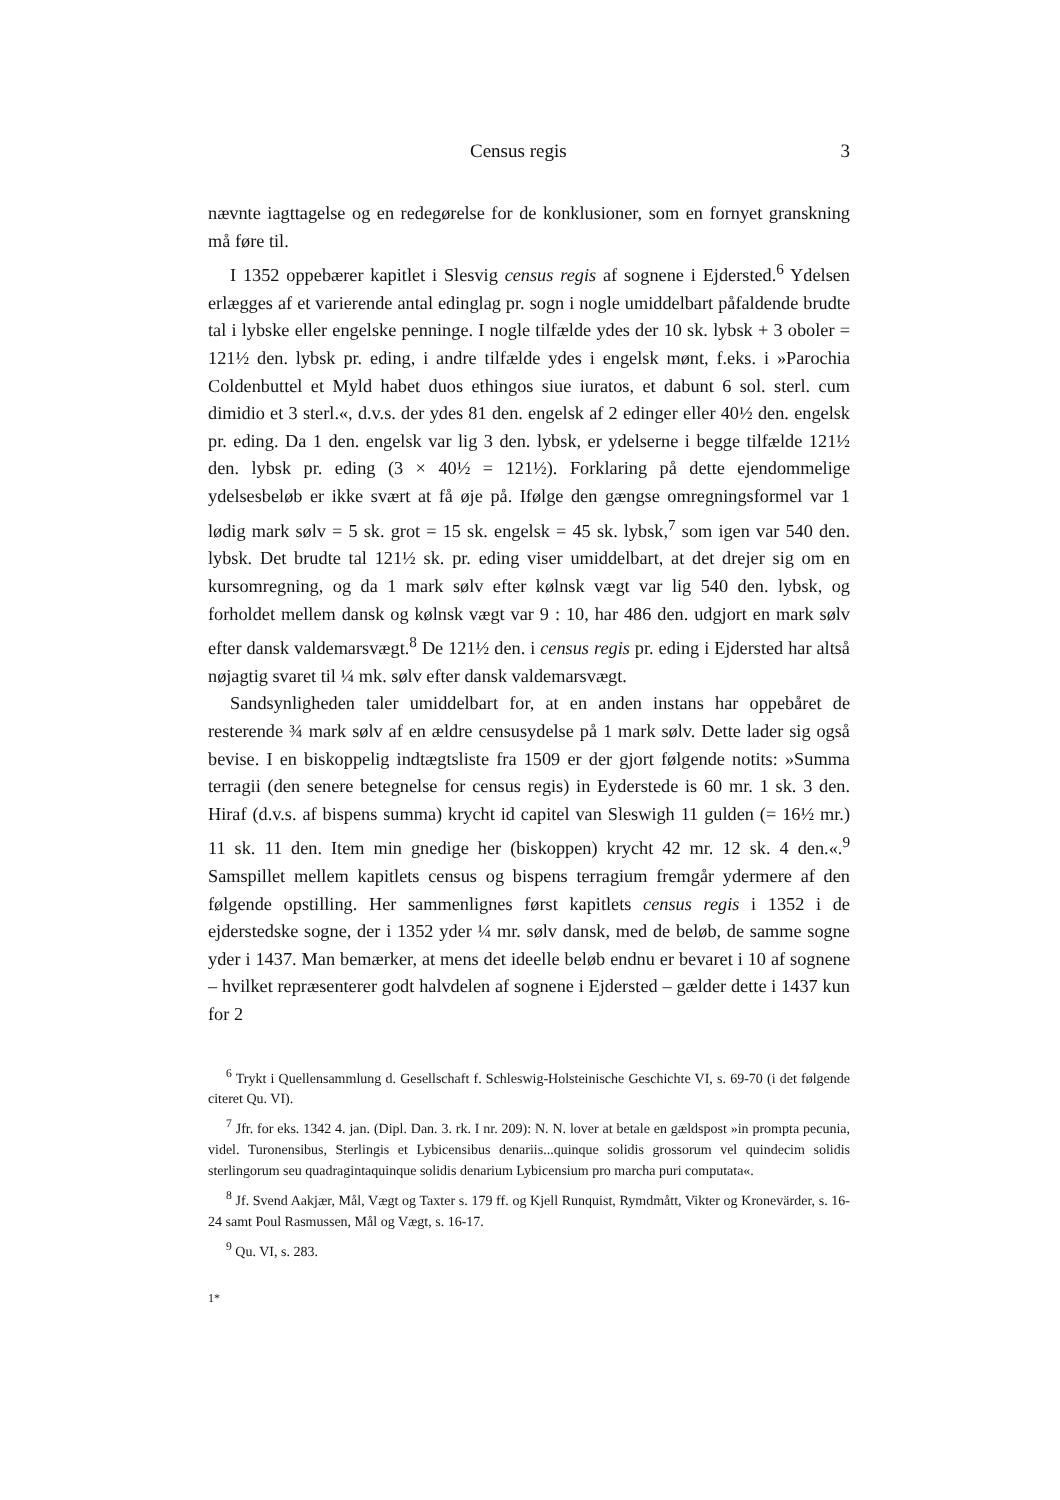Census regis 3
nævnte iagttagelse og en redegørelse for de konklusioner, som en fornyet granskning må føre til.
I 1352 oppebærer kapitlet i Slesvig census regis af sognene i Ejdersted.<sup>6</sup> Ydelsen erlægges af et varierende antal edinglag pr. sogn i nogle umiddelbart påfaldende brudte tal i lybske eller engelske penninge. I nogle tilfælde ydes der 10 sk. lybsk + 3 oboler = 121½ den. lybsk pr. eding, i andre tilfælde ydes i engelsk mønt, f.eks. i »Parochia Coldenbuttel et Myld habet duos ethingos siue iuratos, et dabunt 6 sol. sterl. cum dimidio et 3 sterl.«, d.v.s. der ydes 81 den. engelsk af 2 edinger eller 40½ den. engelsk pr. eding. Da 1 den. engelsk var lig 3 den. lybsk, er ydelserne i begge tilfælde 121½ den. lybsk pr. eding (3 × 40½ = 121½). Forklaring på dette ejendommelige ydelsesbeløb er ikke svært at få øje på. Ifølge den gængse omregningsformel var 1 lødig mark sølv = 5 sk. grot = 15 sk. engelsk = 45 sk. lybsk,<sup>7</sup> som igen var 540 den. lybsk. Det brudte tal 121½ sk. pr. eding viser umiddelbart, at det drejer sig om en kursomregning, og da 1 mark sølv efter kølnsk vægt var lig 540 den. lybsk, og forholdet mellem dansk og kølnsk vægt var 9 : 10, har 486 den. udgjort en mark sølv efter dansk valdemarsvægt.<sup>8</sup> De 121½ den. i census regis pr. eding i Ejdersted har altså nøjagtig svaret til ¼ mk. sølv efter dansk valdemarsvægt.
Sandsynligheden taler umiddelbart for, at en anden instans har oppebåret de resterende ¾ mark sølv af en ældre censusydelse på 1 mark sølv. Dette lader sig også bevise. I en biskoppelig indtægtsliste fra 1509 er der gjort følgende notits: »Summa terragii (den senere betegnelse for census regis) in Eyderstede is 60 mr. 1 sk. 3 den. Hiraf (d.v.s. af bispens summa) krycht id capitel van Sleswigh 11 gulden (= 16½ mr.) 11 sk. 11 den. Item min gnedige her (biskoppen) krycht 42 mr. 12 sk. 4 den.«.<sup>9</sup> Samspillet mellem kapitlets census og bispens terragium fremgår ydermere af den følgende opstilling. Her sammenlignes først kapitlets census regis i 1352 i de ejderstedske sogne, der i 1352 yder ¼ mr. sølv dansk, med de beløb, de samme sogne yder i 1437. Man bemærker, at mens det ideelle beløb endnu er bevaret i 10 af sognene – hvilket repræsenterer godt halvdelen af sognene i Ejdersted – gælder dette i 1437 kun for 2
<sup>6</sup> Trykt i Quellensammlung d. Gesellschaft f. Schleswig-Holsteinische Geschichte VI, s. 69-70 (i det følgende citeret Qu. VI).
<sup>7</sup> Jfr. for eks. 1342 4. jan. (Dipl. Dan. 3. rk. I nr. 209): N. N. lover at betale en gældspost »in prompta pecunia, videl. Turonensibus, Sterlingis et Lybicensibus denariis...quinque solidis grossorum vel quindecim solidis sterlingorum seu quadragintaquinque solidis denarium Lybicensium pro marcha puri computata«.
<sup>8</sup> Jf. Svend Aakjær, Mål, Vægt og Taxter s. 179 ff. og Kjell Runquist, Rymdmått, Vikter og Kronevärder, s. 16-24 samt Poul Rasmussen, Mål og Vægt, s. 16-17.
<sup>9</sup> Qu. VI, s. 283.
1*